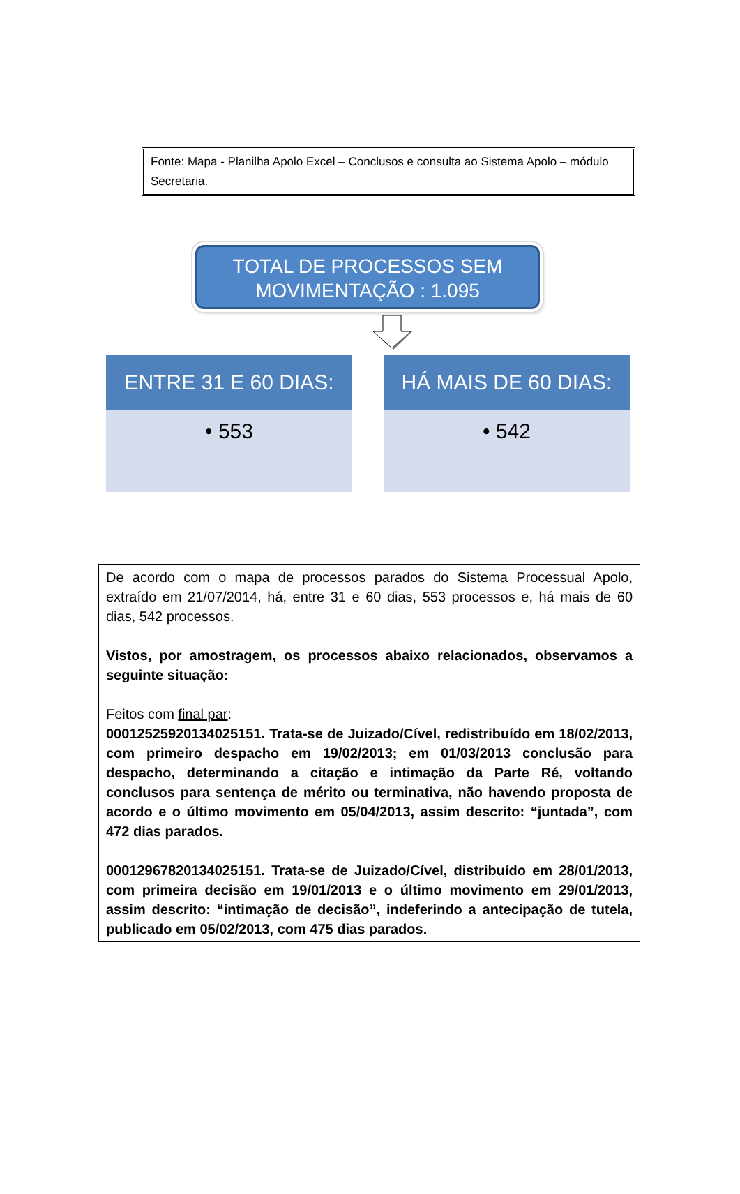Fonte: Mapa - Planilha Apolo Excel – Conclusos e consulta ao Sistema Apolo – módulo Secretaria.
TOTAL DE PROCESSOS SEM MOVIMENTAÇÃO : 1.095
ENTRE 31 E 60 DIAS:
• 553
HÁ MAIS DE 60 DIAS:
• 542
De acordo com o mapa de processos parados do Sistema Processual Apolo, extraído em 21/07/2014, há, entre 31 e 60 dias, 553 processos e, há mais de 60 dias, 542 processos.
Vistos, por amostragem, os processos abaixo relacionados, observamos a seguinte situação:
Feitos com final par:
00012525920134025151. Trata-se de Juizado/Cível, redistribuído em 18/02/2013, com primeiro despacho em 19/02/2013; em 01/03/2013 conclusão para despacho, determinando a citação e intimação da Parte Ré, voltando conclusos para sentença de mérito ou terminativa, não havendo proposta de acordo e o último movimento em 05/04/2013, assim descrito: “juntada”, com 472 dias parados.
00012967820134025151. Trata-se de Juizado/Cível, distribuído em 28/01/2013, com primeira decisão em 19/01/2013 e o último movimento em 29/01/2013, assim descrito: “intimação de decisão”, indeferindo a antecipação de tutela, publicado em 05/02/2013, com 475 dias parados.